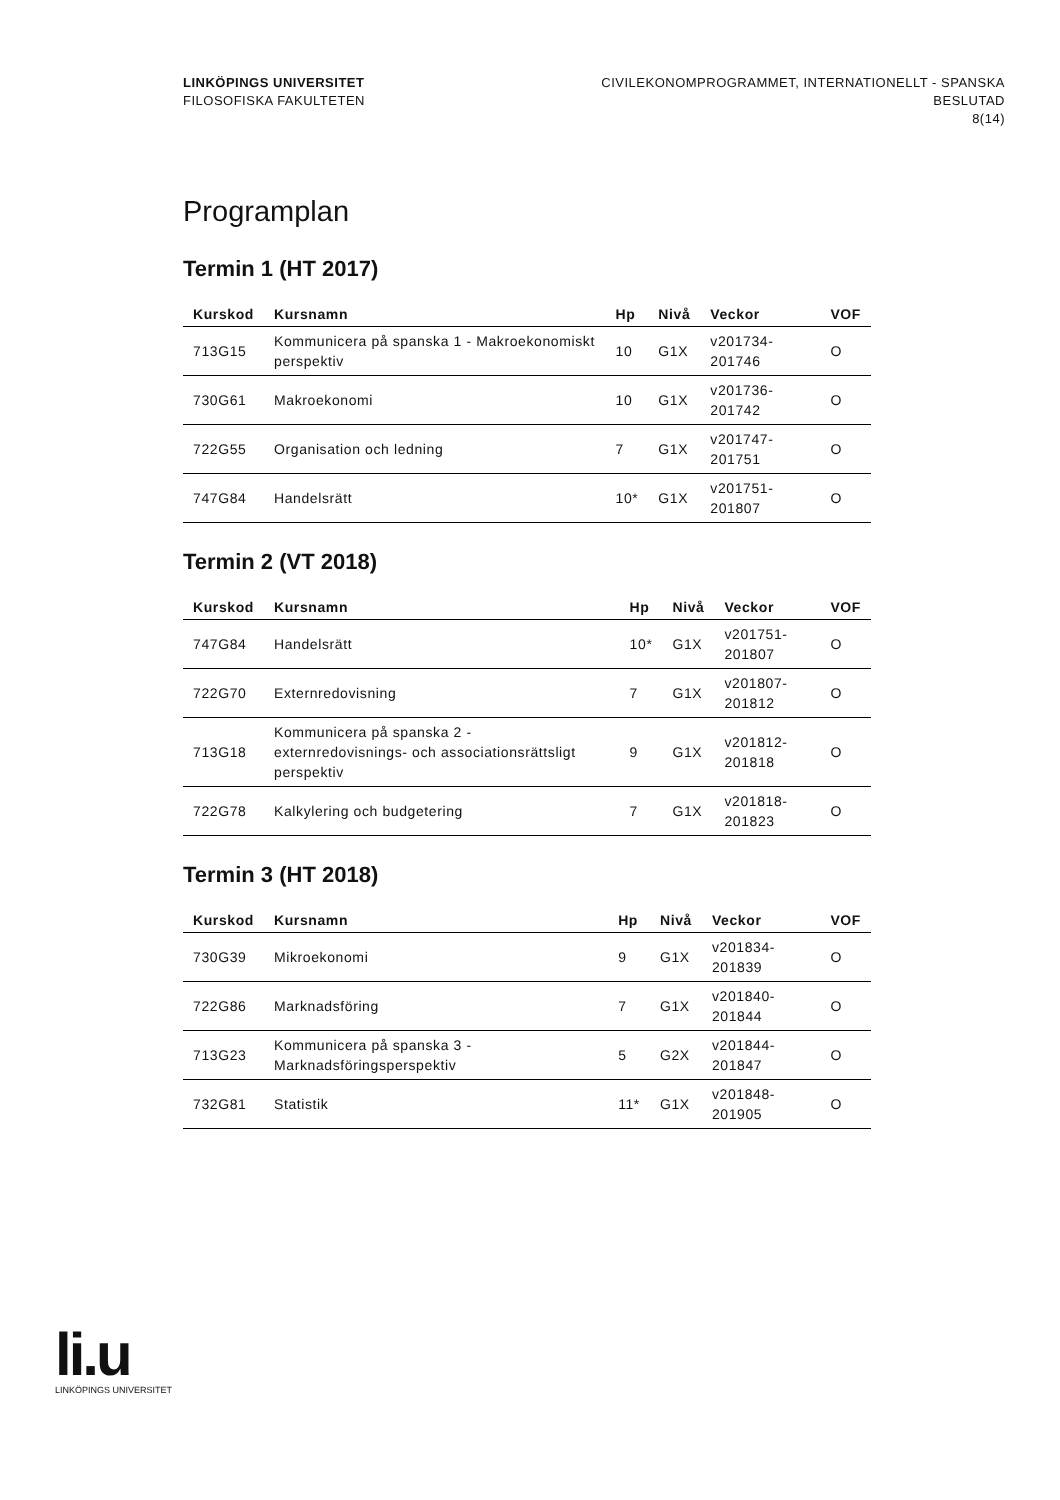LINKÖPINGS UNIVERSITET
FILOSOFISKA FAKULTETEN
CIVILEKONOMPROGRAMMET, INTERNATIONELLT - SPANSKA
BESLUTAD
8(14)
Programplan
Termin 1 (HT 2017)
| Kurskod | Kursnamn | Hp | Nivå | Veckor | VOF |
| --- | --- | --- | --- | --- | --- |
| 713G15 | Kommunicera på spanska 1 - Makroekonomiskt perspektiv | 10 | G1X | v201734-201746 | O |
| 730G61 | Makroekonomi | 10 | G1X | v201736-201742 | O |
| 722G55 | Organisation och ledning | 7 | G1X | v201747-201751 | O |
| 747G84 | Handelsrätt | 10* | G1X | v201751-201807 | O |
Termin 2 (VT 2018)
| Kurskod | Kursnamn | Hp | Nivå | Veckor | VOF |
| --- | --- | --- | --- | --- | --- |
| 747G84 | Handelsrätt | 10* | G1X | v201751-201807 | O |
| 722G70 | Externredovisning | 7 | G1X | v201807-201812 | O |
| 713G18 | Kommunicera på spanska 2 - externredovisnings- och associationsrättsligt perspektiv | 9 | G1X | v201812-201818 | O |
| 722G78 | Kalkylering och budgetering | 7 | G1X | v201818-201823 | O |
Termin 3 (HT 2018)
| Kurskod | Kursnamn | Hp | Nivå | Veckor | VOF |
| --- | --- | --- | --- | --- | --- |
| 730G39 | Mikroekonomi | 9 | G1X | v201834-201839 | O |
| 722G86 | Marknadsföring | 7 | G1X | v201840-201844 | O |
| 713G23 | Kommunicera på spanska 3 - Marknadsföringsperspektiv | 5 | G2X | v201844-201847 | O |
| 732G81 | Statistik | 11* | G1X | v201848-201905 | O |
li.u
LINKÖPINGS UNIVERSITET